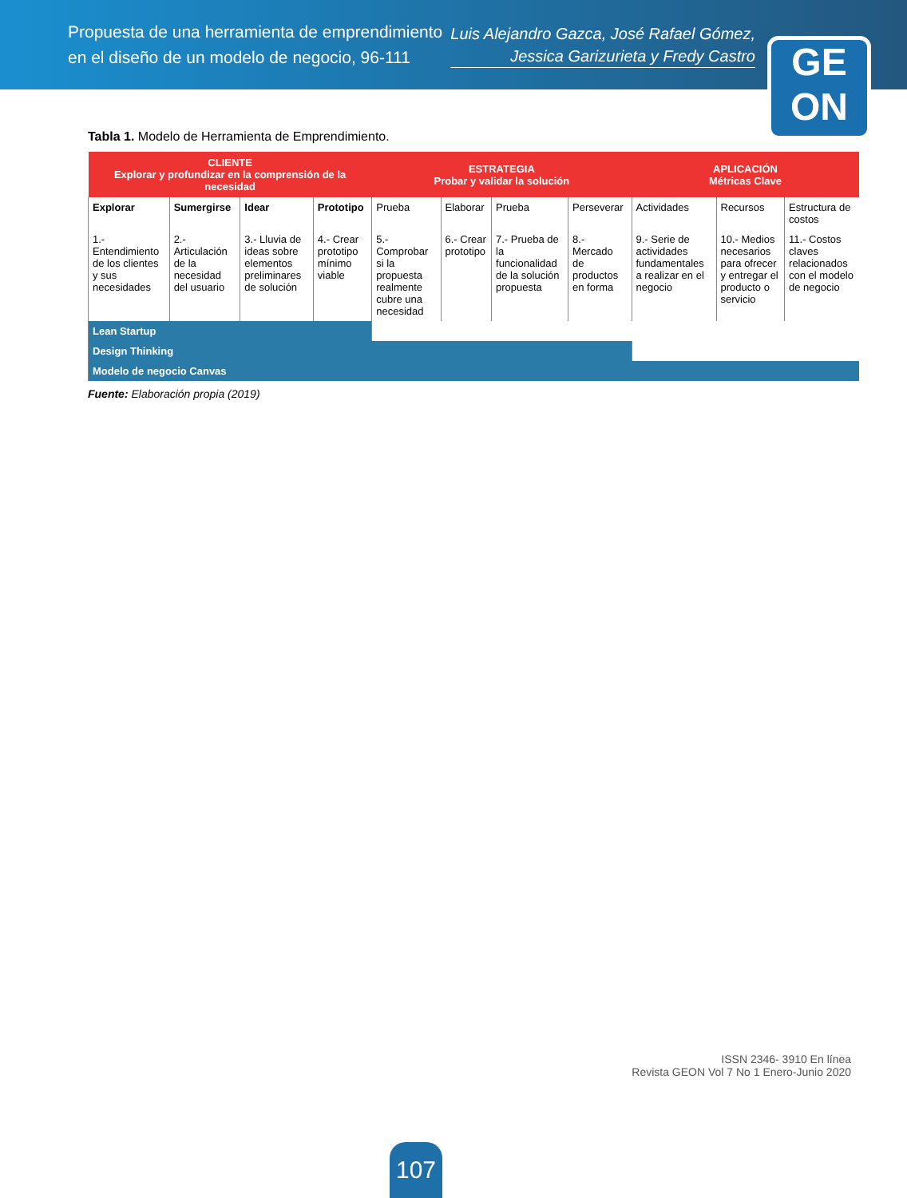Propuesta de una herramienta de emprendimiento
en el diseño de un modelo de negocio, 96-111
Luis Alejandro Gazca, José Rafael Gómez,
Jessica Garizurieta y Fredy Castro
GE
ON
Tabla 1. Modelo de Herramienta de Emprendimiento.
| CLIENTE Explorar y profundizar en la comprensión de la necesidad | | | | ESTRATEGIA Probar y validar la solución | | | | APLICACIÓN Métricas Clave | | |
| --- | --- | --- | --- | --- | --- | --- | --- | --- | --- | --- |
| Explorar | Sumergirse | Idear | Prototipo | Prueba | Elaborar | Prueba | Perseverar | Actividades | Recursos | Estructura de costos |
| 1.- Entendimiento de los clientes y sus necesidades | 2.- Articulación de la necesidad del usuario | 3.- Lluvia de ideas sobre elementos preliminares de solución | 4.- Crear prototipo mínimo viable | 5.- Comprobar si la propuesta realmente cubre una necesidad | 6.- Crear prototipo | 7.- Prueba de la funcionalidad de la solución propuesta | 8.- Mercado de productos en forma | 9.- Serie de actividades fundamentales a realizar en el negocio | 10.- Medios necesarios para ofrecer y entregar el producto o servicio | 11.- Costos claves relacionados con el modelo de negocio |
| Lean Startup | | | | | | | | | | |
| Design Thinking | | | | | | | | | | |
| Modelo de negocio Canvas | | | | | | | | | | |
Fuente: Elaboración propia (2019)
ISSN 2346- 3910 En línea
Revista GEON Vol 7 No 1 Enero-Junio 2020
107